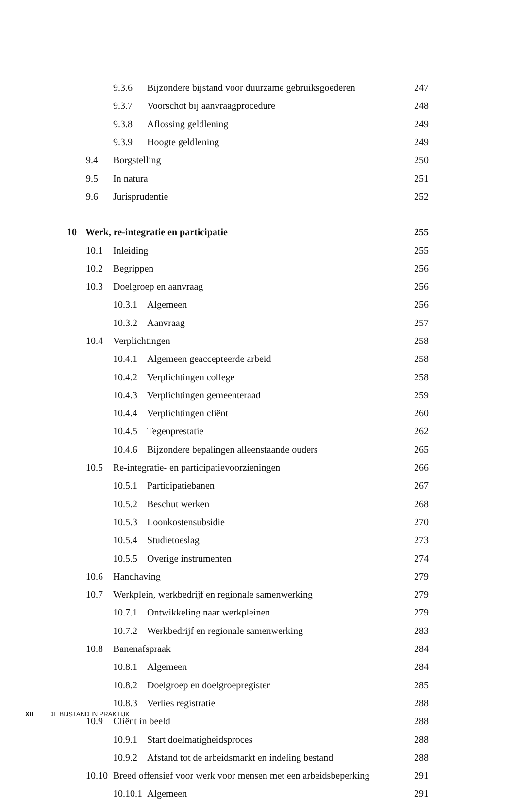9.3.6 Bijzondere bijstand voor duurzame gebruiksgoederen
247
9.3.7 Voorschot bij aanvraagprocedure
248
9.3.8 Aflossing geldlening 249
9.3.9 Hoogte geldlening 249
9.4 Borgstelling 250
9.5 In natura 251
9.6 Jurisprudentie 252
10 Werk, re-integratie en participatie
255
10.1 Inleiding 255
10.2 Begrippen 256
10.3 Doelgroep en aanvraag 256
10.3.1 Algemeen 256
10.3.2 Aanvraag 257
10.4 Verplichtingen 258
10.4.1 Algemeen geaccepteerde arbeid
258
10.4.2 Verplichtingen college 258
10.4.3 Verplichtingen gemeenteraad
259
10.4.4 Verplichtingen cliënt 260
10.4.5 Tegenprestatie 262
10.4.6 Bijzondere bepalingen alleenstaande ouders
265
10.5 Re-integratie- en participatievoorzieningen
266
10.5.1 Participatiebanen 267
10.5.2 Beschut werken 268
10.5.3 Loonkostensubsidie 270
10.5.4 Studietoeslag 273
10.5.5 Overige instrumenten 274
10.6 Handhaving 279
10.7 Werkplein, werkbedrijf en regionale samenwerking
279
10.7.1 Ontwikkeling naar werkpleinen
279
10.7.2 Werkbedrijf en regionale samenwerking
283
10.8 Banenafspraak 284
10.8.1 Algemeen 284
10.8.2 Doelgroep en doelgroepregister
285
10.8.3 Verlies registratie 288
10.9 Cliënt in beeld 288
10.9.1 Start doelmatigheidsproces
288
10.9.2 Afstand tot de arbeidsmarkt en indeling bestand
288
10.10 Breed offensief voor werk voor mensen met een arbeidsbeperking
291
10.10.1 Algemeen 291
XII DE BIJSTAND IN PRAKTIJK